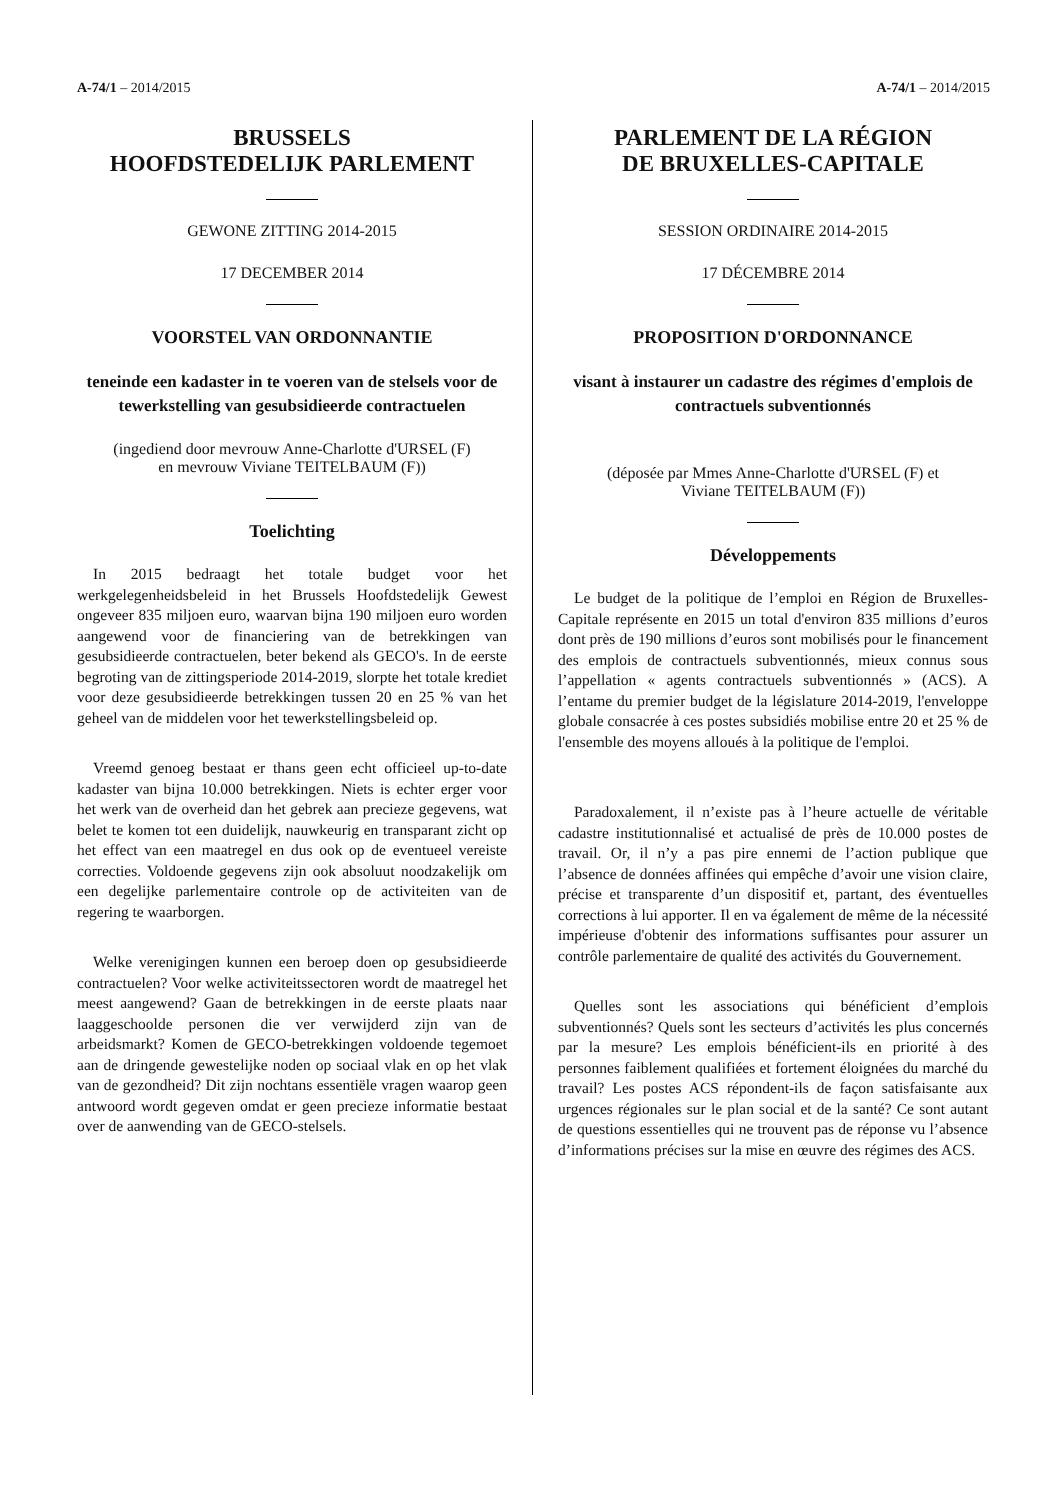A-74/1 – 2014/2015 A-74/1 – 2014/2015
BRUSSELS
HOOFDSTEDELIJK PARLEMENT
GEWONE ZITTING 2014-2015
17 DECEMBER 2014
VOORSTEL VAN ORDONNANTIE
teneinde een kadaster in te voeren van de stelsels voor de tewerkstelling van gesubsidieerde contractuelen
(ingediend door mevrouw Anne-Charlotte d'URSEL (F)
en mevrouw Viviane TEITELBAUM (F))
Toelichting
In 2015 bedraagt het totale budget voor het werkgelegenheidsbeleid in het Brussels Hoofdstedelijk Gewest ongeveer 835 miljoen euro, waarvan bijna 190 miljoen euro worden aangewend voor de financiering van de betrekkingen van gesubsidieerde contractuelen, beter bekend als GECO's. In de eerste begroting van de zittingsperiode 2014-2019, slorpte het totale krediet voor deze gesubsidieerde betrekkingen tussen 20 en 25 % van het geheel van de middelen voor het tewerkstellingsbeleid op.
Vreemd genoeg bestaat er thans geen echt officieel up-to-date kadaster van bijna 10.000 betrekkingen. Niets is echter erger voor het werk van de overheid dan het gebrek aan precieze gegevens, wat belet te komen tot een duidelijk, nauwkeurig en transparant zicht op het effect van een maatregel en dus ook op de eventueel vereiste correcties. Voldoende gegevens zijn ook absoluut noodzakelijk om een degelijke parlementaire controle op de activiteiten van de regering te waarborgen.
Welke verenigingen kunnen een beroep doen op gesubsidieerde contractuelen? Voor welke activiteitssectoren wordt de maatregel het meest aangewend? Gaan de betrekkingen in de eerste plaats naar laaggeschoolde personen die ver verwijderd zijn van de arbeidsmarkt? Komen de GECO-betrekkingen voldoende tegemoet aan de dringende gewestelijke noden op sociaal vlak en op het vlak van de gezondheid? Dit zijn nochtans essentiële vragen waarop geen antwoord wordt gegeven omdat er geen precieze informatie bestaat over de aanwending van de GECO-stelsels.
PARLEMENT DE LA RÉGION
DE BRUXELLES-CAPITALE
SESSION ORDINAIRE 2014-2015
17 DÉCEMBRE 2014
PROPOSITION D'ORDONNANCE
visant à instaurer un cadastre des régimes d'emplois de contractuels subventionnés
(déposée par Mmes Anne-Charlotte d'URSEL (F) et
Viviane TEITELBAUM (F))
Développements
Le budget de la politique de l’emploi en Région de Bruxelles-Capitale représente en 2015 un total d'environ 835 millions d’euros dont près de 190 millions d’euros sont mobilisés pour le financement des emplois de contractuels subventionnés, mieux connus sous l’appellation « agents contractuels subventionnés » (ACS). A l’entame du premier budget de la législature 2014-2019, l'enveloppe globale consacrée à ces postes subsidiés mobilise entre 20 et 25 % de l'ensemble des moyens alloués à la politique de l'emploi.
Paradoxalement, il n’existe pas à l’heure actuelle de véritable cadastre institutionnalisé et actualisé de près de 10.000 postes de travail. Or, il n’y a pas pire ennemi de l’action publique que l’absence de données affinées qui empêche d’avoir une vision claire, précise et transparente d’un dispositif et, partant, des éventuelles corrections à lui apporter. Il en va également de même de la nécessité impérieuse d'obtenir des informations suffisantes pour assurer un contrôle parlementaire de qualité des activités du Gouvernement.
Quelles sont les associations qui bénéficient d’emplois subventionnés? Quels sont les secteurs d’activités les plus concernés par la mesure? Les emplois bénéficient-ils en priorité à des personnes faiblement qualifiées et fortement éloignées du marché du travail? Les postes ACS répondent-ils de façon satisfaisante aux urgences régionales sur le plan social et de la santé? Ce sont autant de questions essentielles qui ne trouvent pas de réponse vu l’absence d’informations précises sur la mise en œuvre des régimes des ACS.